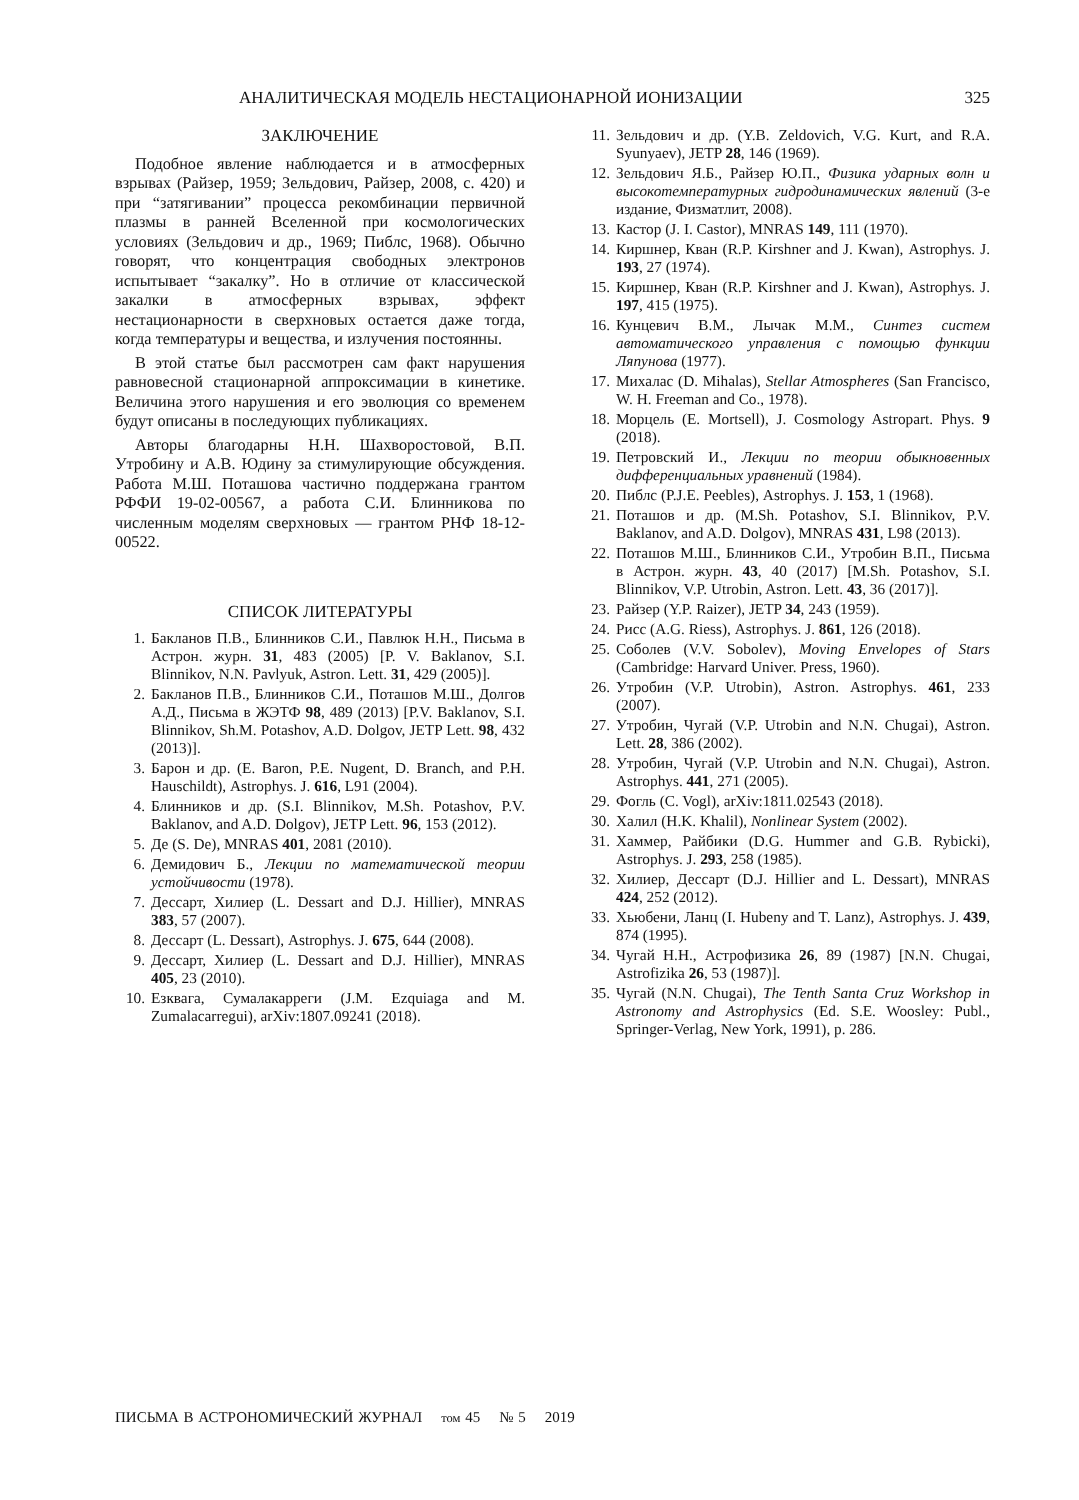АНАЛИТИЧЕСКАЯ МОДЕЛЬ НЕСТАЦИОНАРНОЙ ИОНИЗАЦИИ 325
ЗАКЛЮЧЕНИЕ
Подобное явление наблюдается и в атмосферных взрывах (Райзер, 1959; Зельдович, Райзер, 2008, с. 420) и при “затягивании” процесса рекомбинации первичной плазмы в ранней Вселенной при космологических условиях (Зельдович и др., 1969; Пиблс, 1968). Обычно говорят, что концентрация свободных электронов испытывает “закалку”. Но в отличие от классической закалки в атмосферных взрывах, эффект нестационарности в сверхновых остается даже тогда, когда температуры и вещества, и излучения постоянны.
В этой статье был рассмотрен сам факт нарушения равновесной стационарной аппроксимации в кинетике. Величина этого нарушения и его эволюция со временем будут описаны в последующих публикациях.
Авторы благодарны Н.Н. Шахворостовой, В.П. Утробину и А.В. Юдину за стимулирующие обсуждения. Работа М.Ш. Поташова частично поддержана грантом РФФИ 19-02-00567, а работа С.И. Блинникова по численным моделям сверхновых — грантом РНФ 18-12-00522.
СПИСОК ЛИТЕРАТУРЫ
1. Бакланов П.В., Блинников С.И., Павлюк Н.Н., Письма в Астрон. журн. 31, 483 (2005) [P. V. Baklanov, S.I. Blinnikov, N.N. Pavlyuk, Astron. Lett. 31, 429 (2005)].
2. Бакланов П.В., Блинников С.И., Поташов М.Ш., Долгов А.Д., Письма в ЖЭТФ 98, 489 (2013) [P.V. Baklanov, S.I. Blinnikov, Sh.M. Potashov, A.D. Dolgov, JETP Lett. 98, 432 (2013)].
3. Барон и др. (E. Baron, P.E. Nugent, D. Branch, and P.H. Hauschildt), Astrophys. J. 616, L91 (2004).
4. Блинников и др. (S.I. Blinnikov, M.Sh. Potashov, P.V. Baklanov, and A.D. Dolgov), JETP Lett. 96, 153 (2012).
5. Де (S. De), MNRAS 401, 2081 (2010).
6. Демидович Б., Лекции по математической теории устойчивости (1978).
7. Дессарт, Хилиер (L. Dessart and D.J. Hillier), MNRAS 383, 57 (2007).
8. Дессарт (L. Dessart), Astrophys. J. 675, 644 (2008).
9. Дессарт, Хилиер (L. Dessart and D.J. Hillier), MNRAS 405, 23 (2010).
10. Езквага, Сумалакарреги (J.M. Ezquiaga and M. Zumalacarregui), arXiv:1807.09241 (2018).
11. Зельдович и др. (Y.B. Zeldovich, V.G. Kurt, and R.A. Syunyaev), JETP 28, 146 (1969).
12. Зельдович Я.Б., Райзер Ю.П., Физика ударных волн и высокотемпературных гидродинамических явлений (3-е издание, Физматлит, 2008).
13. Кастор (J. I. Castor), MNRAS 149, 111 (1970).
14. Киршнер, Кван (R.P. Kirshner and J. Kwan), Astrophys. J. 193, 27 (1974).
15. Киршнер, Кван (R.P. Kirshner and J. Kwan), Astrophys. J. 197, 415 (1975).
16. Кунцевич В.М., Лычак М.М., Синтез систем автоматического управления с помощью функции Ляпунова (1977).
17. Михалас (D. Mihalas), Stellar Atmospheres (San Francisco, W. H. Freeman and Co., 1978).
18. Морцель (E. Mortsell), J. Cosmology Astropart. Phys. 9 (2018).
19. Петровский И., Лекции по теории обыкновенных дифференциальных уравнений (1984).
20. Пиблс (P.J.E. Peebles), Astrophys. J. 153, 1 (1968).
21. Поташов и др. (M.Sh. Potashov, S.I. Blinnikov, P.V. Baklanov, and A.D. Dolgov), MNRAS 431, L98 (2013).
22. Поташов М.Ш., Блинников С.И., Утробин В.П., Письма в Астрон. журн. 43, 40 (2017) [M.Sh. Potashov, S.I. Blinnikov, V.P. Utrobin, Astron. Lett. 43, 36 (2017)].
23. Райзер (Y.P. Raizer), JETP 34, 243 (1959).
24. Рисс (A.G. Riess), Astrophys. J. 861, 126 (2018).
25. Соболев (V.V. Sobolev), Moving Envelopes of Stars (Cambridge: Harvard Univer. Press, 1960).
26. Утробин (V.P. Utrobin), Astron. Astrophys. 461, 233 (2007).
27. Утробин, Чугай (V.P. Utrobin and N.N. Chugai), Astron. Lett. 28, 386 (2002).
28. Утробин, Чугай (V.P. Utrobin and N.N. Chugai), Astron. Astrophys. 441, 271 (2005).
29. Фогль (C. Vogl), arXiv:1811.02543 (2018).
30. Халил (H.K. Khalil), Nonlinear System (2002).
31. Хаммер, Райбики (D.G. Hummer and G.B. Rybicki), Astrophys. J. 293, 258 (1985).
32. Хилиер, Дессарт (D.J. Hillier and L. Dessart), MNRAS 424, 252 (2012).
33. Хьюбени, Ланц (I. Hubeny and T. Lanz), Astrophys. J. 439, 874 (1995).
34. Чугай Н.Н., Астрофизика 26, 89 (1987) [N.N. Chugai, Astrofizika 26, 53 (1987)].
35. Чугай (N.N. Chugai), The Tenth Santa Cruz Workshop in Astronomy and Astrophysics (Ed. S.E. Woosley: Publ., Springer-Verlag, New York, 1991), p. 286.
ПИСЬМА В АСТРОНОМИЧЕСКИЙ ЖУРНАЛ том 45 № 5 2019